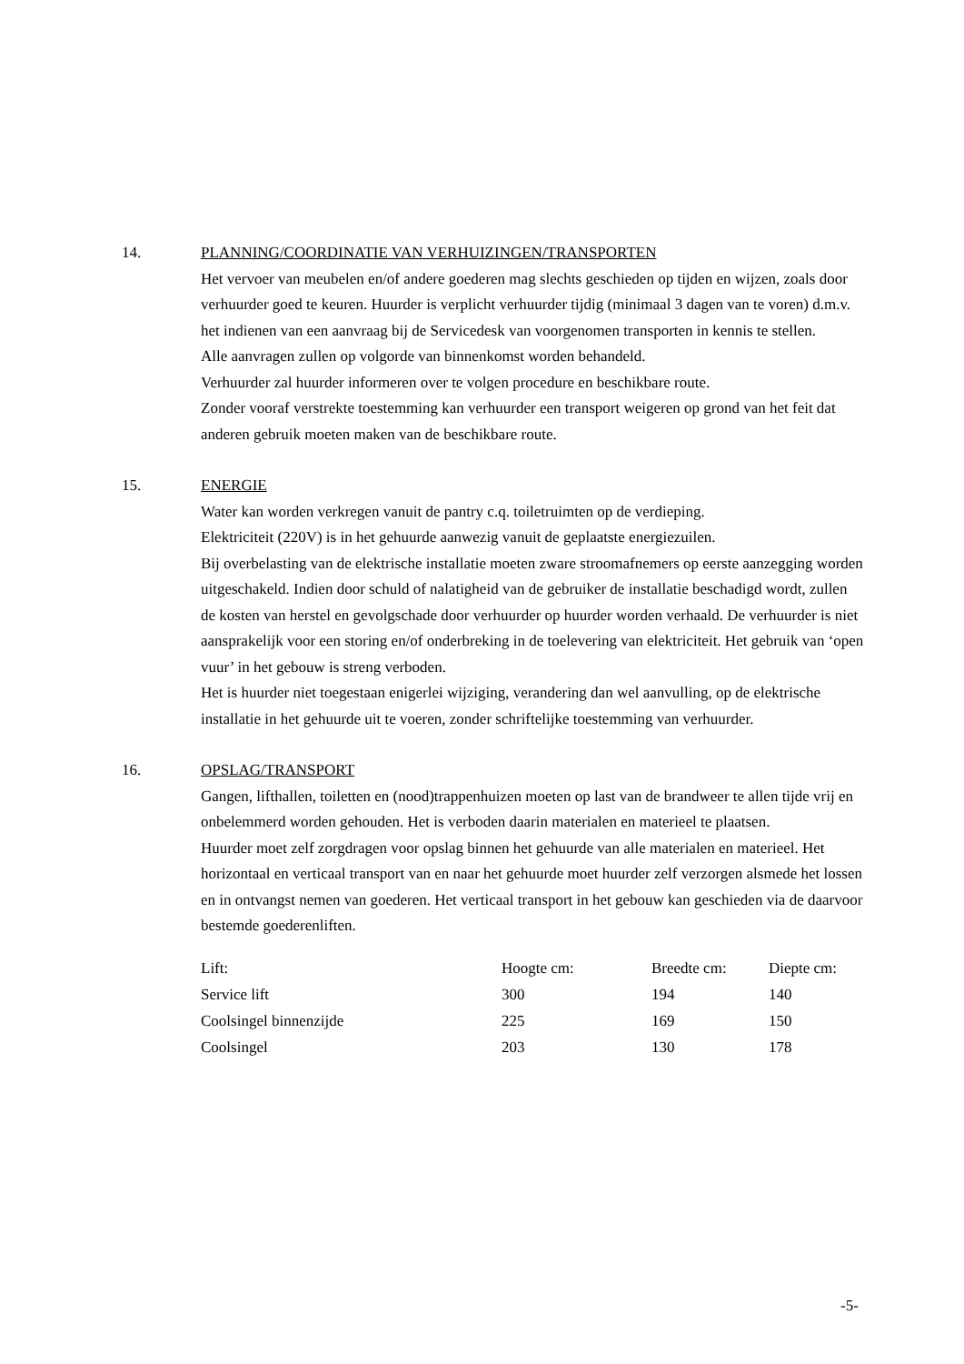14. PLANNING/COORDINATIE VAN VERHUIZINGEN/TRANSPORTEN
Het vervoer van meubelen en/of andere goederen mag slechts geschieden op tijden en wijzen, zoals door verhuurder goed te keuren. Huurder is verplicht verhuurder tijdig (minimaal 3 dagen van te voren) d.m.v. het indienen van een aanvraag bij de Servicedesk van voorgenomen transporten in kennis te stellen.
Alle aanvragen zullen op volgorde van binnenkomst worden behandeld.
Verhuurder zal huurder informeren over te volgen procedure en beschikbare route.
Zonder vooraf verstrekte toestemming kan verhuurder een transport weigeren op grond van het feit dat anderen gebruik moeten maken van de beschikbare route.
15. ENERGIE
Water kan worden verkregen vanuit de pantry c.q. toiletruimten op de verdieping.
Elektriciteit (220V) is in het gehuurde aanwezig vanuit de geplaatste energiezuilen.
Bij overbelasting van de elektrische installatie moeten zware stroomafnemers op eerste aanzegging worden uitgeschakeld. Indien door schuld of nalatigheid van de gebruiker de installatie beschadigd wordt, zullen de kosten van herstel en gevolgschade door verhuurder op huurder worden verhaald. De verhuurder is niet aansprakelijk voor een storing en/of onderbreking in de toelevering van elektriciteit. Het gebruik van ‘open vuur’ in het gebouw is streng verboden.
Het is huurder niet toegestaan enigerlei wijziging, verandering dan wel aanvulling, op de elektrische installatie in het gehuurde uit te voeren, zonder schriftelijke toestemming van verhuurder.
16. OPSLAG/TRANSPORT
Gangen, lifthallen, toiletten en (nood)trappenhuizen moeten op last van de brandweer te allen tijde vrij en onbelemmerd worden gehouden. Het is verboden daarin materialen en materieel te plaatsen.
Huurder moet zelf zorgdragen voor opslag binnen het gehuurde van alle materialen en materieel. Het horizontaal en verticaal transport van en naar het gehuurde moet huurder zelf verzorgen alsmede het lossen en in ontvangst nemen van goederen. Het verticaal transport in het gebouw kan geschieden via de daarvoor bestemde goederenliften.
| Lift: | Hoogte cm: | Breedte cm: | Diepte cm: |
| Service lift | 300 | 194 | 140 |
| Coolsingel binnenzijde | 225 | 169 | 150 |
| Coolsingel | 203 | 130 | 178 |
-5-